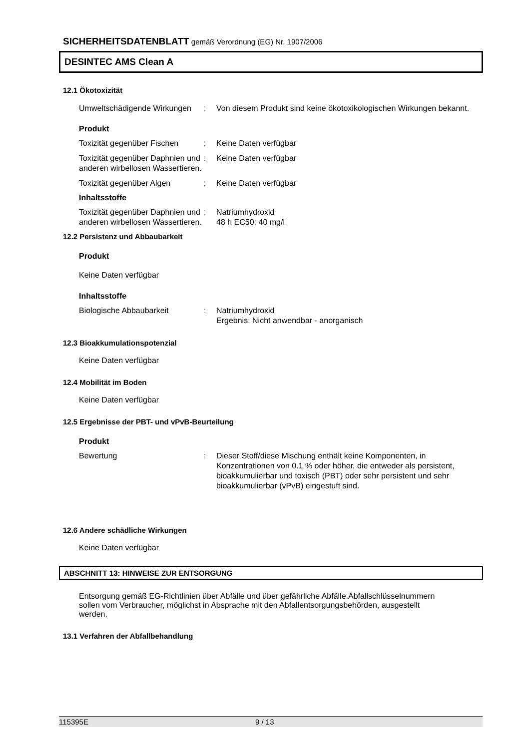SICHERHEITSDATENBLATT gemäß Verordnung (EG) Nr. 1907/2006
DESINTEC AMS Clean A
12.1 Ökotoxizität
Umweltschädigende Wirkungen
: Von diesem Produkt sind keine ökotoxikologischen Wirkungen bekannt.
Produkt
Toxizität gegenüber Fischen
: Keine Daten verfügbar
Toxizität gegenüber Daphnien und anderen wirbellosen Wassertieren.
: Keine Daten verfügbar
Toxizität gegenüber Algen : Keine Daten verfügbar
Inhaltsstoffe
Toxizität gegenüber Daphnien und anderen wirbellosen Wassertieren.
: Natriumhydroxid
48 h EC50: 40 mg/l
12.2 Persistenz und Abbaubarkeit
Produkt
Keine Daten verfügbar
Inhaltsstoffe
Biologische Abbaubarkeit : Natriumhydroxid
Ergebnis: Nicht anwendbar - anorganisch
12.3 Bioakkumulationspotenzial
Keine Daten verfügbar
12.4 Mobilität im Boden
Keine Daten verfügbar
12.5 Ergebnisse der PBT- und vPvB-Beurteilung
Produkt
Bewertung : Dieser Stoff/diese Mischung enthält keine Komponenten, in Konzentrationen von 0.1 % oder höher, die entweder als persistent, bioakkumulierbar und toxisch (PBT) oder sehr persistent und sehr bioakkumulierbar (vPvB) eingestuft sind.
12.6 Andere schädliche Wirkungen
Keine Daten verfügbar
ABSCHNITT 13: HINWEISE ZUR ENTSORGUNG
Entsorgung gemäß EG-Richtlinien über Abfälle und über gefährliche Abfälle.Abfallschlüsselnummern sollen vom Verbraucher, möglichst in Absprache mit den Abfallentsorgungsbehörden, ausgestellt werden.
13.1 Verfahren der Abfallbehandlung
115395E 9 / 13